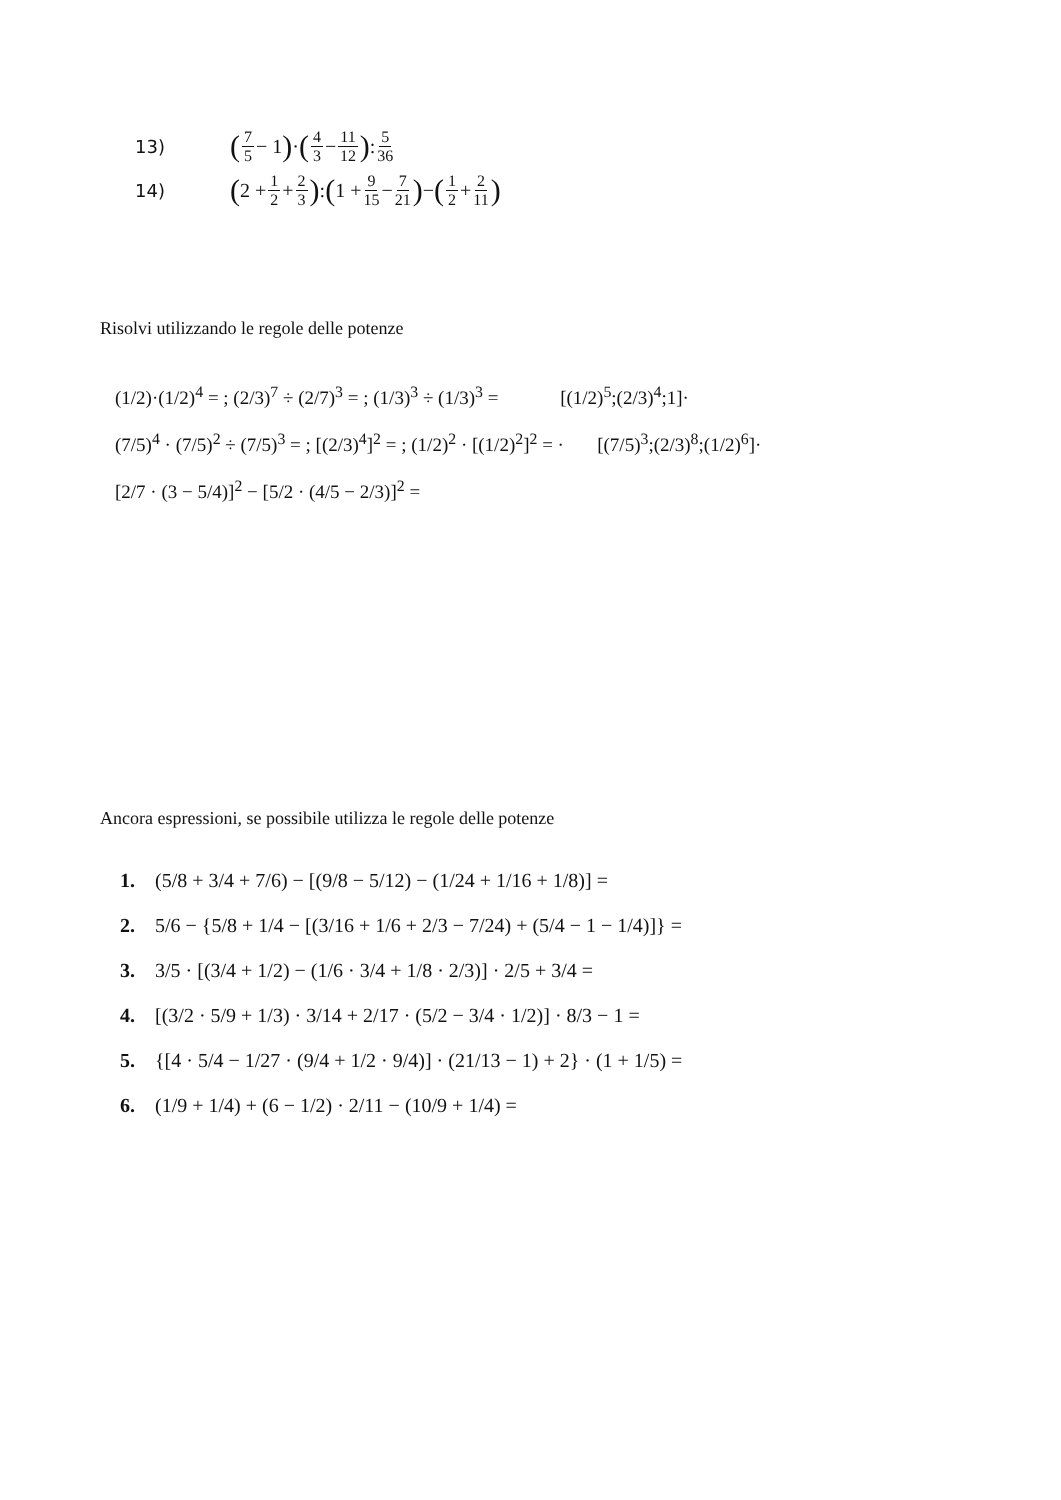13) (7 5 − 1) · (4 3 − 11 12) : 5 36
14) (2 + 1 2 + 2 3) : (1 + 9 15 − 7 21) − (1 2 + 2 11)
Risolvi utilizzando le regole delle potenze
(1/2)·(1/2)<sup>4</sup> = ; (2/3)<sup>7</sup> ÷ (2/7)<sup>3</sup> = ; (1/3)<sup>3</sup> ÷ (1/3)<sup>3</sup> = [(1/2)<sup>5</sup>;(2/3)<sup>4</sup>;1]·
(7/5)<sup>4</sup> · (7/5)<sup>2</sup> ÷ (7/5)<sup>3</sup> = ; [(2/3)<sup>4</sup>]<sup>2</sup> = ; (1/2)<sup>2</sup> · [(1/2)<sup>2</sup>]<sup>2</sup> = · [(7/5)<sup>3</sup>;(2/3)<sup>8</sup>;(1/2)<sup>6</sup>]·
[2/7 · (3 − 5/4)]<sup>2</sup> − [5/2 · (4/5 − 2/3)]<sup>2</sup> =
Ancora espressioni, se possibile utilizza le regole delle potenze
1. (5/8 + 3/4 + 7/6) − [(9/8 − 5/12) − (1/24 + 1/16 + 1/8)] =
2. 5/6 − {5/8 + 1/4 − [(3/16 + 1/6 + 2/3 − 7/24) + (5/4 − 1 − 1/4)]} =
3. 3/5 · [(3/4 + 1/2) − (1/6 · 3/4 + 1/8 · 2/3)] · 2/5 + 3/4 =
4. [(3/2 · 5/9 + 1/3) · 3/14 + 2/17 · (5/2 − 3/4 · 1/2)] · 8/3 − 1 =
5. {[4 · 5/4 − 1/27 · (9/4 + 1/2 · 9/4)] · (21/13 − 1) + 2} · (1 + 1/5) =
6. (1/9 + 1/4) + (6 − 1/2) · 2/11 − (10/9 + 1/4) =